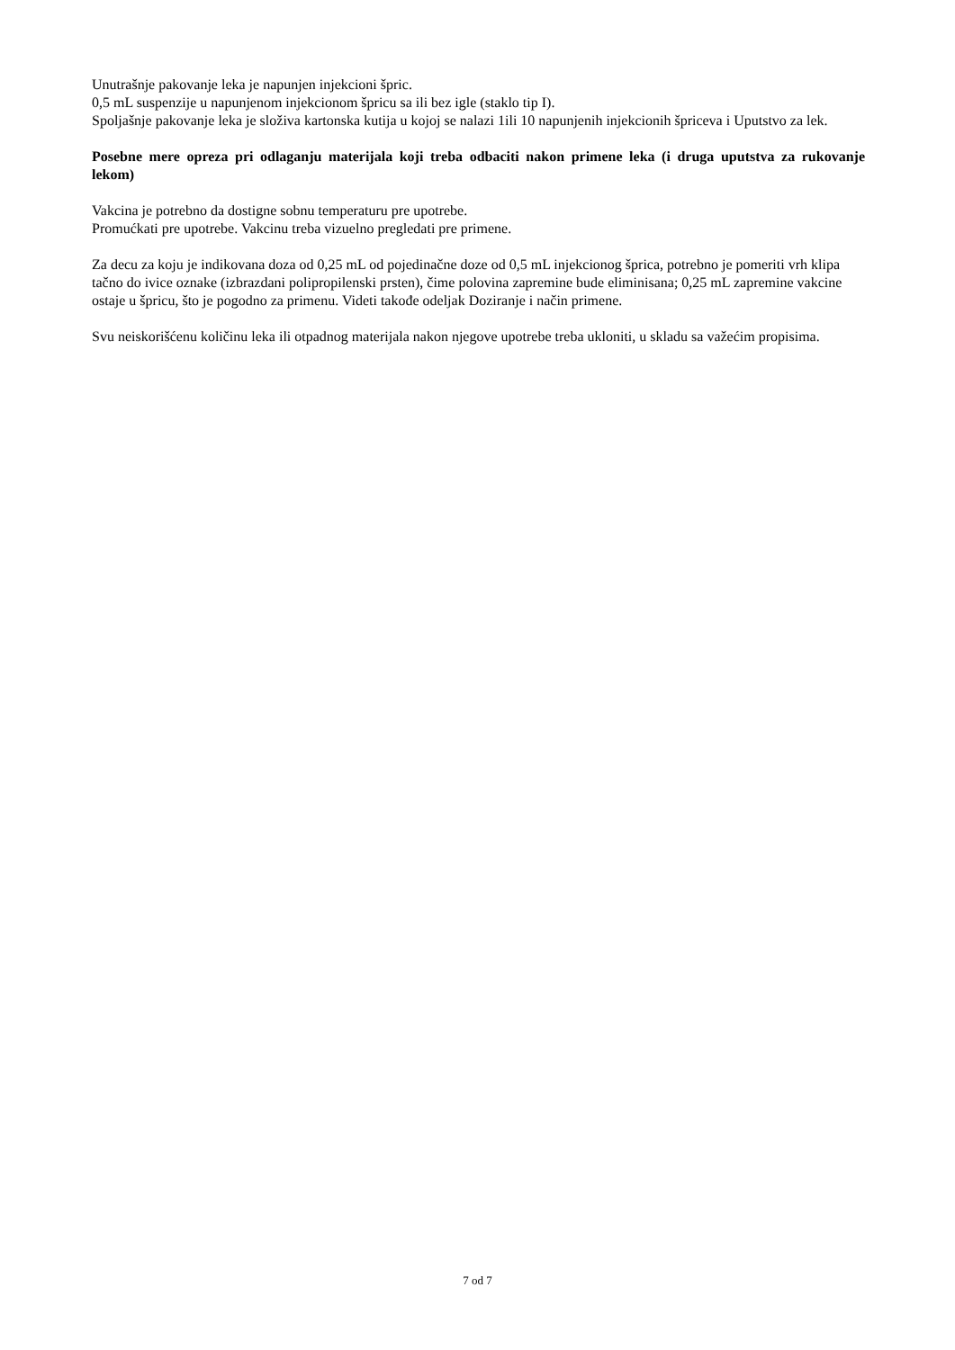Unutrašnje pakovanje leka je napunjen injekcioni špric.
0,5 mL suspenzije u napunjenom injekcionom špricu sa ili bez igle (staklo tip I).
Spoljašnje pakovanje leka je složiva kartonska kutija u kojoj se nalazi 1ili 10 napunjenih injekcionih špriceva i Uputstvo za lek.
Posebne mere opreza pri odlaganju materijala koji treba odbaciti nakon primene leka (i druga uputstva za rukovanje lekom)
Vakcina je potrebno da dostigne sobnu temperaturu pre upotrebe.
Promućkati pre upotrebe. Vakcinu treba vizuelno pregledati pre primene.
Za decu za koju je indikovana doza od 0,25 mL od pojedinačne doze od 0,5 mL injekcionog šprica, potrebno je pomeriti vrh klipa tačno do ivice oznake (izbrazdani polipropilenski prsten), čime polovina zapremine bude eliminisana; 0,25 mL zapremine vakcine ostaje u špricu, što je pogodno za primenu. Videti takođe odeljak Doziranje i način primene.
Svu neiskorišćenu količinu leka ili otpadnog materijala nakon njegove upotrebe treba ukloniti, u skladu sa važećim propisima.
7 od 7